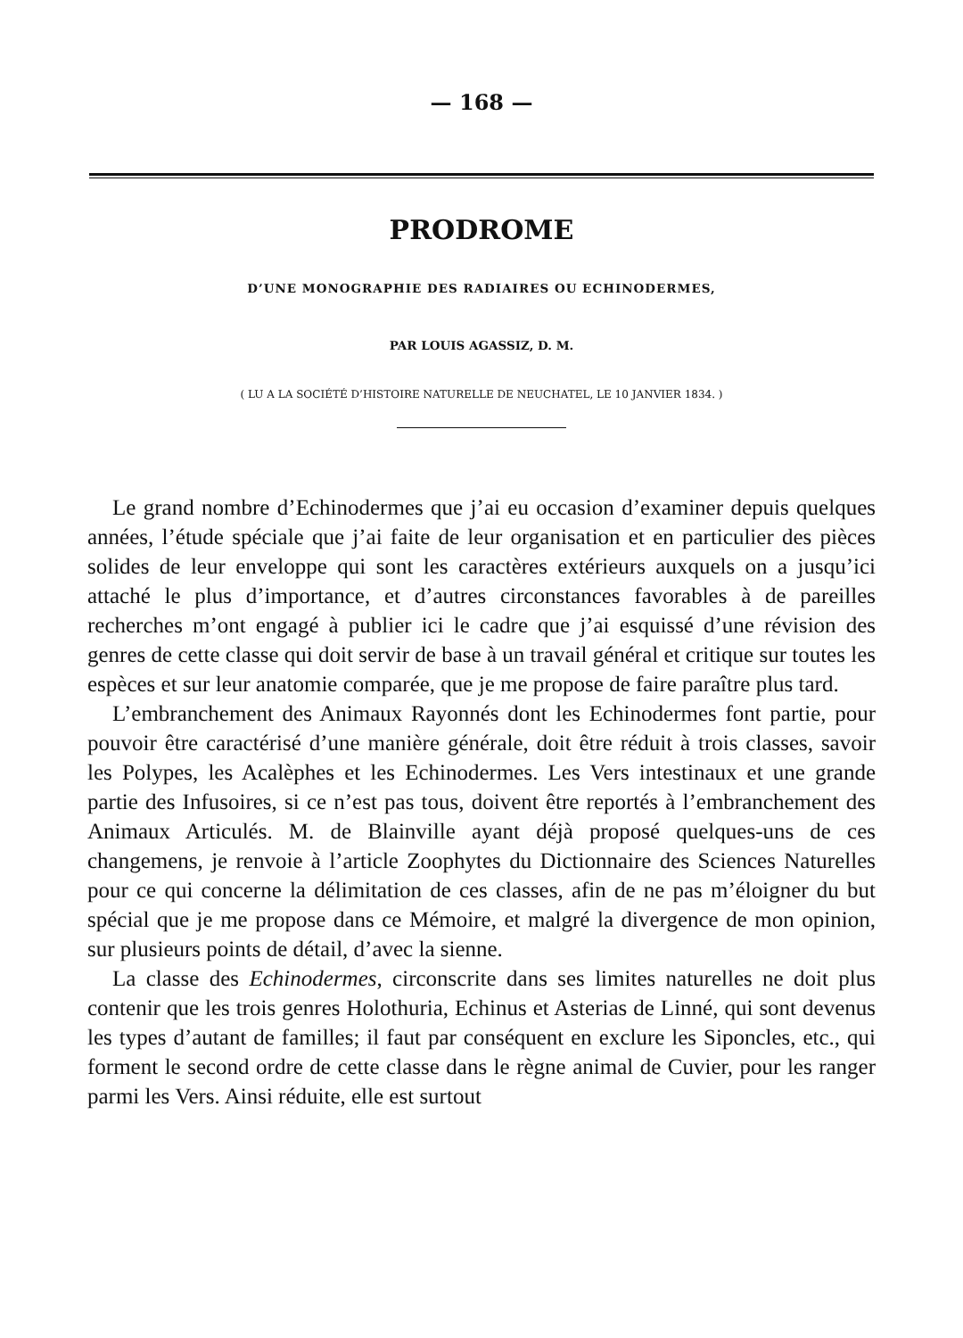— 168 —
PRODROME
D’UNE MONOGRAPHIE DES RADIAIRES OU ECHINODERMES,
PAR LOUIS AGASSIZ, D. M.
( LU A LA SOCIÉTÉ D’HISTOIRE NATURELLE DE NEUCHATEL, LE 10 JANVIER 1834. )
Le grand nombre d’Echinodermes que j’ai eu occasion d’examiner depuis quelques années, l’étude spéciale que j’ai faite de leur organisation et en particulier des pièces solides de leur enveloppe qui sont les caractères extérieurs auxquels on a jusqu’ici attaché le plus d’importance, et d’autres circonstances favorables à de pareilles recherches m’ont engagé à publier ici le cadre que j’ai esquissé d’une révision des genres de cette classe qui doit servir de base à un travail général et critique sur toutes les espèces et sur leur anatomie comparée, que je me propose de faire paraître plus tard.
L’embranchement des Animaux Rayonnés dont les Echinodermes font partie, pour pouvoir être caractérisé d’une manière générale, doit être réduit à trois classes, savoir les Polypes, les Acalèphes et les Echinodermes. Les Vers intestinaux et une grande partie des Infusoires, si ce n’est pas tous, doivent être reportés à l’embranchement des Animaux Articulés. M. de Blainville ayant déjà proposé quelques-uns de ces changemens, je renvoie à l’article Zoophytes du Dictionnaire des Sciences Naturelles pour ce qui concerne la délimitation de ces classes, afin de ne pas m’éloigner du but spécial que je me propose dans ce Mémoire, et malgré la divergence de mon opinion, sur plusieurs points de détail, d’avec la sienne.
La classe des Echinodermes, circonscrite dans ses limites naturelles ne doit plus contenir que les trois genres Holothuria, Echinus et Asterias de Linné, qui sont devenus les types d’autant de familles; il faut par conséquent en exclure les Siponcles, etc., qui forment le second ordre de cette classe dans le règne animal de Cuvier, pour les ranger parmi les Vers. Ainsi réduite, elle est surtout